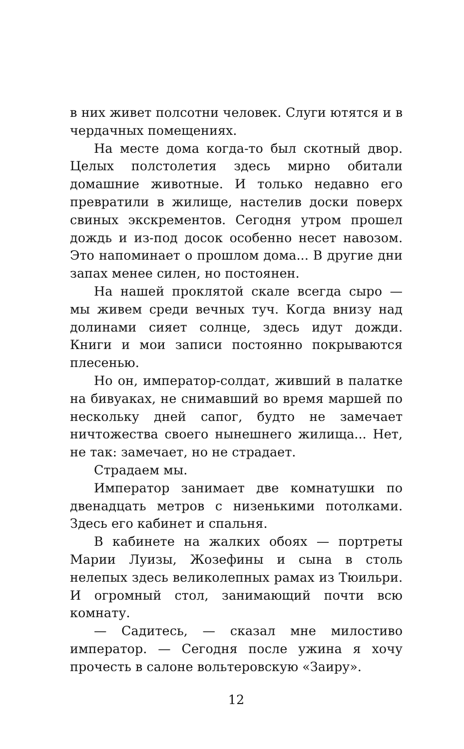в них живет полсотни человек. Слуги ютятся и в чердачных помещениях.
На месте дома когда-то был скотный двор. Целых полстолетия здесь мирно обитали домашние животные. И только недавно его превратили в жилище, настелив доски поверх свиных экскрементов. Сегодня утром прошел дождь и из-под досок особенно несет навозом. Это напоминает о прошлом дома... В другие дни запах менее силен, но постоянен.
На нашей проклятой скале всегда сыро — мы живем среди вечных туч. Когда внизу над долинами сияет солнце, здесь идут дожди. Книги и мои записи постоянно покрываются плесенью.
Но он, император-солдат, живший в палатке на бивуаках, не снимавший во время маршей по нескольку дней сапог, будто не замечает ничтожества своего нынешнего жилища... Нет, не так: замечает, но не страдает.
Страдаем мы.
Император занимает две комнатушки по двенадцать метров с низенькими потолками. Здесь его кабинет и спальня.
В кабинете на жалких обоях — портреты Марии Луизы, Жозефины и сына в столь нелепых здесь великолепных рамах из Тюильри. И огромный стол, занимающий почти всю комнату.
— Садитесь, — сказал мне милостиво император. — Сегодня после ужина я хочу прочесть в салоне вольтеровскую «Заиру».
12